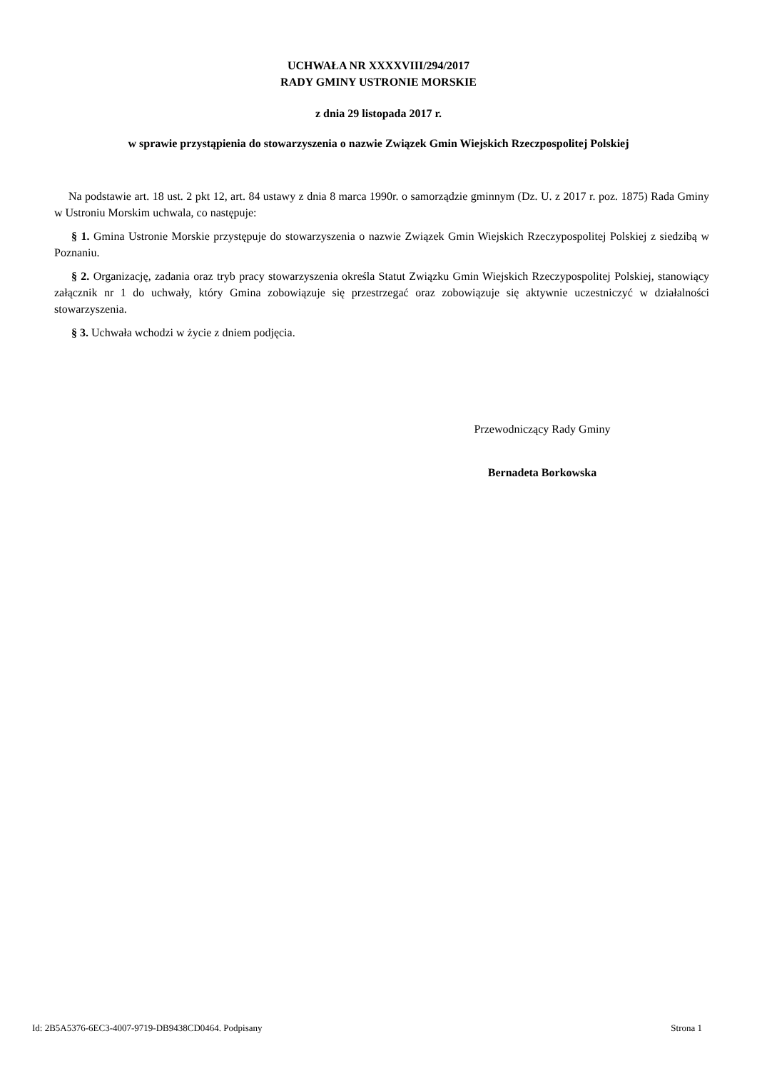UCHWAŁA NR XXXXVIII/294/2017
RADY GMINY USTRONIE MORSKIE
z dnia 29 listopada 2017 r.
w sprawie przystąpienia do stowarzyszenia o nazwie Związek Gmin Wiejskich Rzeczpospolitej Polskiej
Na podstawie art. 18 ust. 2 pkt 12, art. 84 ustawy z dnia 8 marca 1990r. o samorządzie gminnym (Dz. U. z 2017 r. poz. 1875) Rada Gminy w Ustroniu Morskim uchwala, co następuje:
§ 1. Gmina Ustronie Morskie przystępuje do stowarzyszenia o nazwie Związek Gmin Wiejskich Rzeczypospolitej Polskiej z siedzibą w Poznaniu.
§ 2. Organizację, zadania oraz tryb pracy stowarzyszenia określa Statut Związku Gmin Wiejskich Rzeczypospolitej Polskiej, stanowiący załącznik nr 1 do uchwały, który Gmina zobowiązuje się przestrzegać oraz zobowiązuje się aktywnie uczestniczyć w działalności stowarzyszenia.
§ 3. Uchwała wchodzi w życie z dniem podjęcia.
Przewodniczący Rady Gminy
Bernadeta Borkowska
Id: 2B5A5376-6EC3-4007-9719-DB9438CD0464. Podpisany Strona 1